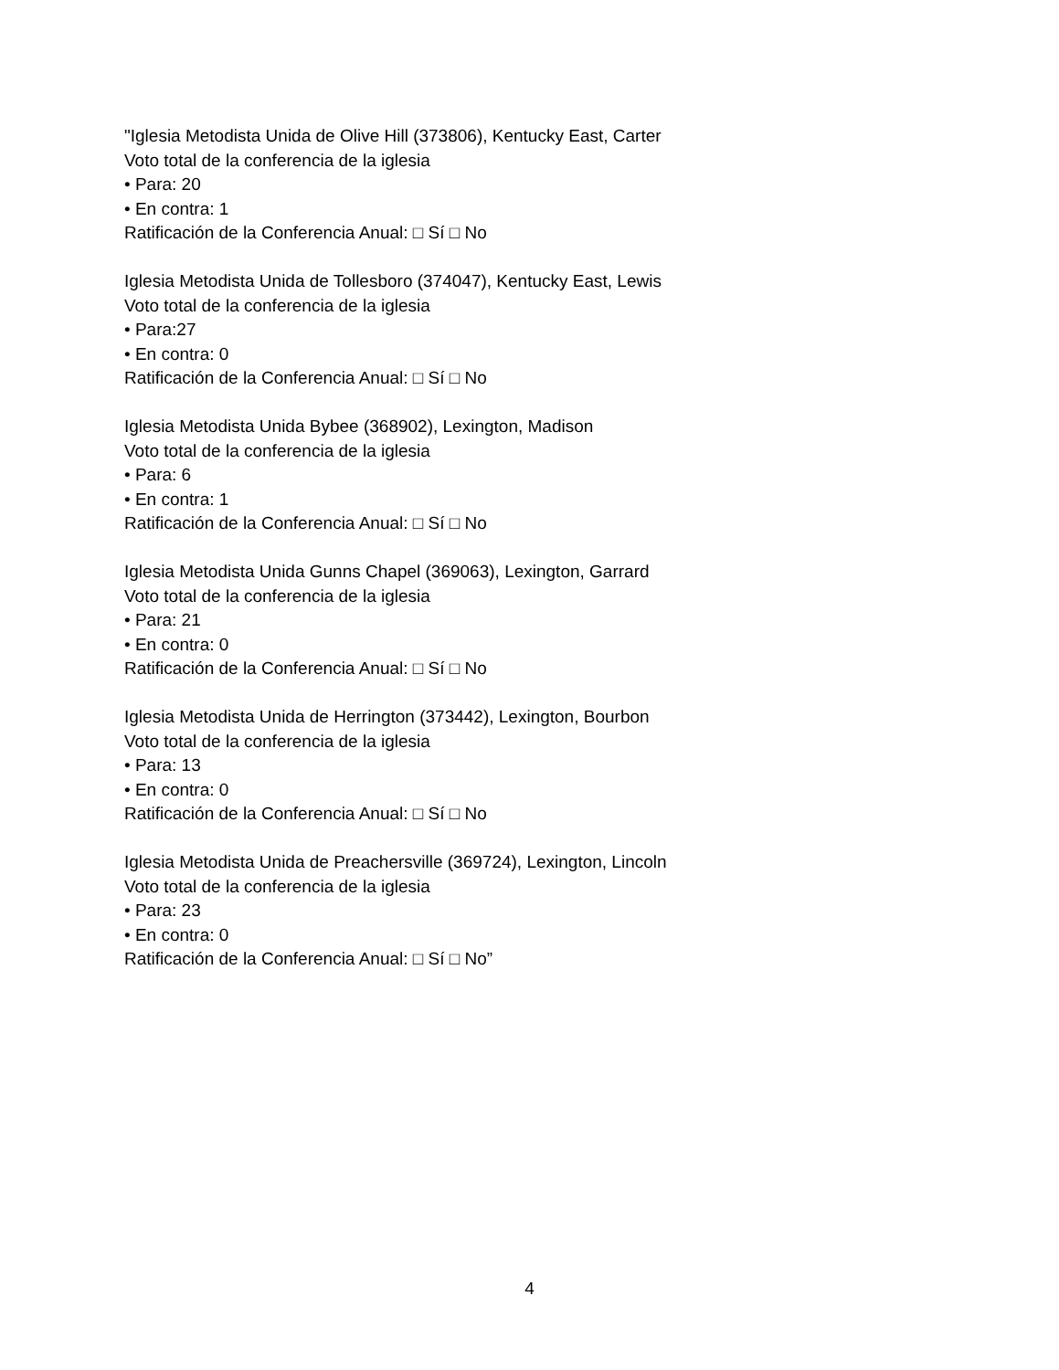"Iglesia Metodista Unida de Olive Hill (373806), Kentucky East, Carter
Voto total de la conferencia de la iglesia
• Para: 20
• En contra: 1
Ratificación de la Conferencia Anual: □ Sí □ No
Iglesia Metodista Unida de Tollesboro (374047), Kentucky East, Lewis
Voto total de la conferencia de la iglesia
• Para:27
• En contra: 0
Ratificación de la Conferencia Anual: □ Sí □ No
Iglesia Metodista Unida Bybee (368902), Lexington, Madison
Voto total de la conferencia de la iglesia
• Para: 6
• En contra: 1
Ratificación de la Conferencia Anual: □ Sí □ No
Iglesia Metodista Unida Gunns Chapel (369063), Lexington, Garrard
Voto total de la conferencia de la iglesia
• Para: 21
• En contra: 0
Ratificación de la Conferencia Anual: □ Sí □ No
Iglesia Metodista Unida de Herrington (373442), Lexington, Bourbon
Voto total de la conferencia de la iglesia
• Para: 13
• En contra: 0
Ratificación de la Conferencia Anual: □ Sí □ No
Iglesia Metodista Unida de Preachersville (369724), Lexington, Lincoln
Voto total de la conferencia de la iglesia
• Para: 23
• En contra: 0
Ratificación de la Conferencia Anual: □ Sí □ No”
4